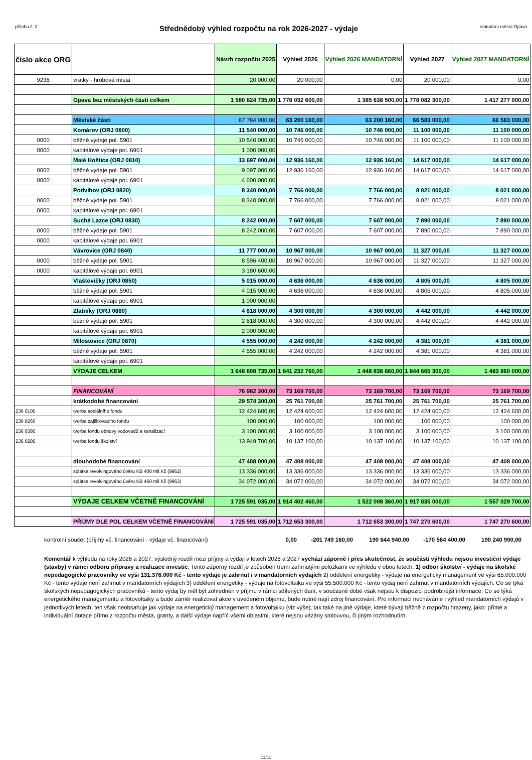příloha č. 2
Střednědobý výhled rozpočtu na rok 2026-2027 - výdaje
statutární město Opava
| číslo akce ORG | | Návrh rozpočtu 2025 | Výhled 2026 | Výhled 2026 MANDATORNÍ | Výhled 2027 | Výhled 2027 MANDATORNÍ |
| --- | --- | --- | --- | --- | --- | --- |
| 9236 | vratky - hrobová místa | 20 000,00 | 20 000,00 | 0,00 | 20 000,00 | 0,00 |
| | Opava bez městských částí celkem | 1 580 824 735,00 | 1 778 032 600,00 | 1 385 638 500,00 | 1 778 082 300,00 | 1 417 277 000,00 |
| | Městské části | 67 784 000,00 | 63 200 160,00 | 63 200 160,00 | 66 583 000,00 | 66 583 000,00 |
| | Komárov (ORJ 0800) | 11 540 000,00 | 10 746 000,00 | 10 746 000,00 | 11 100 000,00 | 11 100 000,00 |
| 0000 | běžné výdaje pol. 5901 | 10 540 000,00 | 10 746 000,00 | 10 746 000,00 | 11 100 000,00 | 11 100 000,00 |
| 0000 | kapitálové výdaje pol. 6901 | 1 000 000,00 | | | | |
| | Malé Hoštice (ORJ 0810) | 13 697 000,00 | 12 936 160,00 | 12 936 160,00 | 14 617 000,00 | 14 617 000,00 |
| 0000 | běžné výdaje pol. 5901 | 9 097 000,00 | 12 936 160,00 | 12 936 160,00 | 14 617 000,00 | 14 617 000,00 |
| 0000 | kapitálové výdaje pol. 6901 | 4 600 000,00 | | | | |
| | Podvihov (ORJ 0820) | 8 340 000,00 | 7 766 000,00 | 7 766 000,00 | 8 021 000,00 | 8 021 000,00 |
| 0000 | běžné výdaje pol. 5901 | 8 340 000,00 | 7 766 000,00 | 7 766 000,00 | 8 021 000,00 | 8 021 000,00 |
| 0000 | kapitálové výdaje pol. 6901 | | | | | |
| | Suché Lazce (ORJ 0830) | 8 242 000,00 | 7 607 000,00 | 7 607 000,00 | 7 890 000,00 | 7 890 000,00 |
| 0000 | běžné výdaje pol. 5901 | 8 242 000,00 | 7 607 000,00 | 7 607 000,00 | 7 890 000,00 | 7 890 000,00 |
| 0000 | kapitálové výdaje pol. 6901 | | | | | |
| | Vávrovice (ORJ 0840) | 11 777 000,00 | 10 967 000,00 | 10 967 000,00 | 11 327 000,00 | 11 327 000,00 |
| 0000 | běžné výdaje pol. 5901 | 8 596 400,00 | 10 967 000,00 | 10 967 000,00 | 11 327 000,00 | 11 327 000,00 |
| 0000 | kapitálové výdaje pol. 6901 | 3 180 600,00 | | | | |
| | Vlaštovičky (ORJ 0850) | 5 015 000,00 | 4 636 000,00 | 4 636 000,00 | 4 805 000,00 | 4 805 000,00 |
| | běžné výdaje pol. 5901 | 4 015 000,00 | 4 636 000,00 | 4 636 000,00 | 4 805 000,00 | 4 805 000,00 |
| | kapitálové výdaje pol. 6901 | 1 000 000,00 | | | | |
| | Zlatníky (ORJ 0860) | 4 618 000,00 | 4 300 000,00 | 4 300 000,00 | 4 442 000,00 | 4 442 000,00 |
| | běžné výdaje pol. 5901 | 2 618 000,00 | 4 300 000,00 | 4 300 000,00 | 4 442 000,00 | 4 442 000,00 |
| | kapitálové výdaje pol. 6901 | 2 000 000,00 | | | | |
| | Milostovice (ORJ 0870) | 4 555 000,00 | 4 242 000,00 | 4 242 000,00 | 4 381 000,00 | 4 381 000,00 |
| | běžné výdaje pol. 5901 | 4 555 000,00 | 4 242 000,00 | 4 242 000,00 | 4 381 000,00 | 4 381 000,00 |
| | kapitálové výdaje pol. 6901 | | | | | |
| | VÝDAJE CELKEM | 1 648 608 735,00 | 1 841 232 760,00 | 1 448 838 660,00 | 1 844 665 300,00 | 1 483 860 000,00 |
| | FINANCOVÁNÍ | 76 982 300,00 | 73 169 700,00 | 73 169 700,00 | 73 169 700,00 | 73 169 700,00 |
| | krátkodobé financování | 29 574 300,00 | 25 761 700,00 | 25 761 700,00 | 25 761 700,00 | 25 761 700,00 |
| 236 0100 | tvorba sociálního fondu | 12 424 600,00 | 12 424 600,00 | 12 424 600,00 | 12 424 600,00 | 12 424 600,00 |
| 236 0260 | tvorba zajišťovacího fondu | 100 000,00 | 100 000,00 | 100 000,00 | 100 000,00 | 100 000,00 |
| 236 0380 | tvorba fondu obnovy vodovodů a kanalizací | 3 100 000,00 | 3 100 000,00 | 3 100 000,00 | 3 100 000,00 | 3 100 000,00 |
| 236 0280 | tvorba fondu školství | 13 949 700,00 | 10 137 100,00 | 10 137 100,00 | 10 137 100,00 | 10 137 100,00 |
| | dlouhodobé financování | 47 408 000,00 | 47 408 000,00 | 47 408 000,00 | 47 408 000,00 | 47 408 000,00 |
| | splátka revolvingového úvěru KB 400 mil.Kč (9962) | 13 336 000,00 | 13 336 000,00 | 13 336 000,00 | 13 336 000,00 | 13 336 000,00 |
| | splátka revolvingového úvěru KB 460 mil.Kč (9963) | 34 072 000,00 | 34 072 000,00 | 34 072 000,00 | 34 072 000,00 | 34 072 000,00 |
| | VÝDAJE CELKEM VČETNĚ FINANCOVÁNÍ | 1 725 591 035,00 | 1 914 402 460,00 | 1 522 008 360,00 | 1 917 835 000,00 | 1 557 029 700,00 |
| | PŘÍJMY DLE POL CELKEM VČETNĚ FINANCOVÁNÍ | 1 725 591 035,00 | 1 712 653 300,00 | 1 712 653 300,00 | 1 747 270 600,00 | 1 747 270 600,00 |
kontrolní součet (příjmy vč. financování - výdaje vč. financování)
0,00 -201 749 160,00 190 644 940,00 -170 564 400,00 190 240 900,00
Komentář k výhledu na roky 2026 a 2027: výsledný rozdíl mezi příjmy a výdaji v letech 2026 a 2027 vychází záporně i přes skutečnost, že součástí výhledu nejsou investiční výdaje (stavby) v rámci odboru přípravy a realizace investic. Tento záporný rozdíl je způsoben třemi zahrnutými položkami ve výhledu v obou letech: 1) odbor školství - výdaje na školské nepedagogické pracovníky ve výši 131.376.000 Kč - tento výdaje je zahrnut i v mandatorních výdajích 2) oddělení energetiky - výdaje na energetický management ve výši 65.000.000 Kč - tento výdaje není zahrnut v mandatorních výdajích 3) oddělení energetiky - výdaje na fotovoltaiku ve výši 55.500.000 Kč - tento výdaj není zahrnut v mandatorních výdajích. Co se týká školských nepedagogických pracovníků - tento výdaj by měl být zohledněn v příjmu v rámci sdílených daní, v současné době však nejsou k dispozici podrobnější informace. Co se týká energetického managementu a fotovoltaiky a bude záměr realizovat akce v uvedeném objemu, bude nutné najít zdroj financování. Pro informaci necháváme i výhled mandatorních výdajů v jednotlivých letech, ten však neobsahuje jak výdaje na energetický management a fotovoltaiku (viz výše), tak také na jiné výdaje, které bývají běžně z rozpočtu hrazeny, jako: přímé a individuální dotace přímo z rozpočtu města, granty, a další výdaje napříč všemi oblastmi, které nejsou vázány smlouvou, či jiným rozhodnutím.
11/11